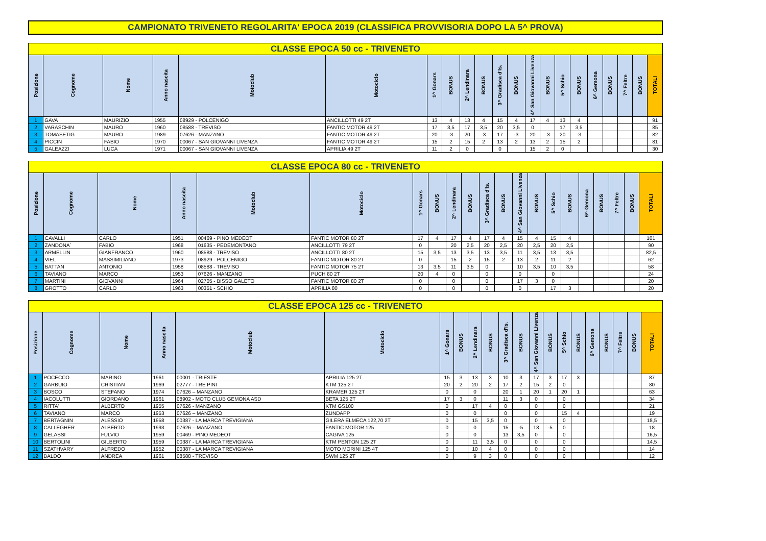CAMPIONATO TRIVENETO REGOLARITA' EPOCA 2019 (CLASSIFICA PROVVISORIA DOPO LA 5^ PROVA)
| CLASSE EPOCA 50 cc - TRIVENETO | | | | | | | | | | | | | | | | | | | | |
| --- | --- | --- | --- | --- | --- | --- | --- | --- | --- | --- | --- | --- | --- | --- | --- | --- | --- | --- | --- | --- |
| Posizione | Cognome | Nome | Anno nascita | Motoclub | Motociclo | 1^ Gonars | BONUS | 2^ Lendinara | BONUS | 3^ Gradisca d'Is. | BONUS | 4^ San Giovanni Livenza | BONUS | 5^ Schio | BONUS | 6^ Gemona | BONUS | 7^ Feltre | BONUS | TOTALI |
| 1 | GAVA | MAURIZIO | 1955 | 08929 - POLCENIGO | ANCILLOTTI 49 2T | 13 | 4 | 13 | 4 | 15 | 4 | 17 | 4 | 13 | 4 | | | | | 91 |
| 2 | VARASCHIN | MAURO | 1960 | 08588 - TREVISO | FANTIC MOTOR 49 2T | 17 | 3,5 | 17 | 3,5 | 20 | 3,5 | 0 | | 17 | 3,5 | | | | | 85 |
| 3 | TOMASETIG | MAURO | 1989 | 07626 - MANZANO | FANTIC MOTOR 49 2T | 20 | -3 | 20 | -3 | 17 | -3 | 20 | -3 | 20 | -3 | | | | | 82 |
| 4 | PICCIN | FABIO | 1970 | 00067 - SAN GIOVANNI LIVENZA | FANTIC MOTOR 49 2T | 15 | 2 | 15 | 2 | 13 | 2 | 13 | 2 | 15 | 2 | | | | | 81 |
| 5 | GALEAZZI | LUCA | 1971 | 00067 - SAN GIOVANNI LIVENZA | APRILIA 49 2T | 11 | 2 | 0 | | 0 | | 15 | 2 | 0 | | | | | | 30 |
| CLASSE EPOCA 80 cc - TRIVENETO | | | | | | | | | | | | | | | | | | | | |
| --- | --- | --- | --- | --- | --- | --- | --- | --- | --- | --- | --- | --- | --- | --- | --- | --- | --- | --- | --- | --- |
| Posizione | Cognome | Nome | Anno nascita | Motoclub | Motociclo | 1^ Gonars | BONUS | 2^ Lendinara | BONUS | 3^ Gradisca d'Is. | BONUS | 4^ San Giovanni Livenza | BONUS | 5^ Schio | BONUS | 6^ Gemona | BONUS | 7^ Feltre | BONUS | TOTALI |
| 1 | CAVALLI | CARLO | 1951 | 00469 - PINO MEDEOT | FANTIC MOTOR 80 2T | 17 | 4 | 17 | 4 | 17 | 4 | 15 | 4 | 15 | 4 | | | | | 101 |
| 2 | ZANDONA` | FABIO | 1968 | 01635 - PEDEMONTANO | ANCILLOTTI 79 2T | 0 | | 20 | 2,5 | 20 | 2,5 | 20 | 2,5 | 20 | 2,5 | | | | | 90 |
| 3 | ARMELLIN | GIANFRANCO | 1960 | 08588 - TREVISO | ANCILLOTTI 80 2T | 15 | 3,5 | 13 | 3,5 | 13 | 3,5 | 11 | 3,5 | 13 | 3,5 | | | | | 82,5 |
| 4 | VIEL | MASSIMILIANO | 1973 | 08929 - POLCENIGO | FANTIC MOTOR 80 2T | 0 | | 15 | 2 | 15 | 2 | 13 | 2 | 11 | 2 | | | | | 62 |
| 5 | BATTAN | ANTONIO | 1958 | 08588 - TREVISO | FANTIC MOTOR 75 2T | 13 | 3,5 | 11 | 3,5 | 0 | | 10 | 3,5 | 10 | 3,5 | | | | | 58 |
| 6 | TAVIANO | MARCO | 1953 | 07626 - MANZANO | PUCH 80 2T | 20 | 4 | 0 | | 0 | | 0 | | 0 | | | | | | 24 |
| 7 | MARTINI | GIOVANNI | 1964 | 02705 - BISSO GALETO | FANTIC MOTOR 80 2T | 0 | | 0 | | 0 | | 17 | 3 | 0 | | | | | | 20 |
| 8 | GROTTO | CARLO | 1963 | 00351 - SCHIO | APRILIA 80 | 0 | | 0 | | 0 | | 0 | | 17 | 3 | | | | | 20 |
| CLASSE EPOCA 125 cc - TRIVENETO | | | | | | | | | | | | | | | | | | | | |
| --- | --- | --- | --- | --- | --- | --- | --- | --- | --- | --- | --- | --- | --- | --- | --- | --- | --- | --- | --- | --- |
| Posizione | Cognome | Nome | Anno nascita | Motoclub | Motociclo | 1^ Gonars | BONUS | 2^ Lendinara | BONUS | 3^ Gradisca d'Is. | BONUS | 4^ San Giovanni Livenza | BONUS | 5^ Schio | BONUS | 6^ Gemona | BONUS | 7^ Feltre | BONUS | TOTALI |
| 1 | POCECCO | MARINO | 1961 | 00001 - TRIESTE | APRILIA 125 2T | 15 | 3 | 13 | 3 | 10 | 3 | 17 | 3 | 17 | 3 | | | | | 87 |
| 2 | GARBUIO | CRISTIAN | 1969 | 02777 - TRE PINI | KTM 125 2T | 20 | 2 | 20 | 2 | 17 | 2 | 15 | 2 | 0 | | | | | | 80 |
| 3 | BOSCO | STEFANO | 1974 | 07626 – MANZANO | KRAMER 125 2T | 0 | | 0 | | 20 | 1 | 20 | 1 | 20 | 1 | | | | | 63 |
| 4 | IACOLUTTI | GIORDANO | 1961 | 08902 - MOTO CLUB GEMONA ASD | BETA 125 2T | 17 | 3 | 0 | | 11 | 3 | 0 | | 0 | | | | | | 34 |
| 5 | RITTA' | ALBERTO | 1955 | 07626 - MANZANO | KTM GS100 | 0 | | 17 | 4 | 0 | | 0 | | 0 | | | | | | 21 |
| 6 | TAVIANO | MARCO | 1953 | 07626 – MANZANO | ZUNDAPP | 0 | | 0 | | 0 | | 0 | | 15 | 4 | | | | | 19 |
| 7 | BERTAGNIN | ALESSIO | 1958 | 00387 - LA MARCA TREVIGIANA | GILERA ELMECA 122,70 2T | 0 | | 15 | 3,5 | 0 | | 0 | | 0 | | | | | | 18,5 |
| 8 | CALLEGHER | ALBERTO | 1993 | 07626 – MANZANO | FANTIC MOTOR 125 | 0 | | 0 | | 15 | -5 | 13 | -5 | 0 | | | | | | 18 |
| 9 | GELASSI | FULVIO | 1959 | 00469 - PINO MEDEOT | CAGIVA 125 | 0 | | 0 | | 13 | 3,5 | 0 | | 0 | | | | | | 16,5 |
| 10 | BERTOLINI | GILBERTO | 1959 | 00387 - LA MARCA TREVIGIANA | KTM PENTON 125 2T | 0 | | 11 | 3,5 | 0 | | 0 | | 0 | | | | | | 14,5 |
| 11 | SZATHVARY | ALFREDO | 1952 | 00387 - LA MARCA TREVIGIANA | MOTO MORINI 125 4T | 0 | | 10 | 4 | 0 | | 0 | | 0 | | | | | | 14 |
| 12 | BALDO | ANDREA | 1961 | 08588 - TREVISO | SWM 125 2T | 0 | | 9 | 3 | 0 | | 0 | | 0 | | | | | | 12 |